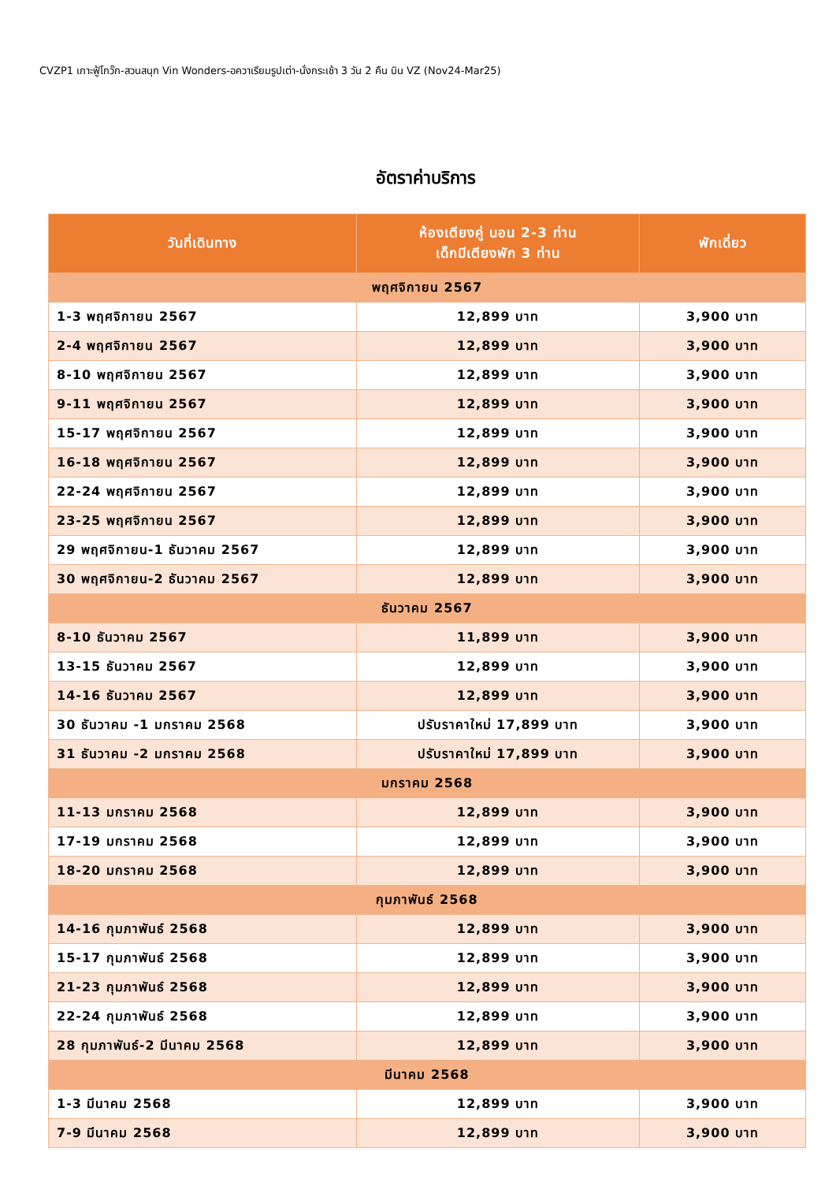CVZP1 เกาะฟู้โกว๊ก-สวนสนุก Vin Wonders-อควาเรียมรูปเต่า-นั่งกระเช้า 3 วัน 2 คืน บิน VZ (Nov24-Mar25)
อัตราค่าบริการ
| วันที่เดินทาง | ห้องเตียงคู่ นอน 2-3 ท่าน เด็กมีเตียงพัก 3 ท่าน | พักเดี่ยว |
| --- | --- | --- |
| พฤศจิกายน 2567 | | |
| 1-3 พฤศจิกายน 2567 | 12,899 บาท | 3,900 บาท |
| 2-4 พฤศจิกายน 2567 | 12,899 บาท | 3,900 บาท |
| 8-10 พฤศจิกายน 2567 | 12,899 บาท | 3,900 บาท |
| 9-11 พฤศจิกายน 2567 | 12,899 บาท | 3,900 บาท |
| 15-17 พฤศจิกายน 2567 | 12,899 บาท | 3,900 บาท |
| 16-18 พฤศจิกายน 2567 | 12,899 บาท | 3,900 บาท |
| 22-24 พฤศจิกายน 2567 | 12,899 บาท | 3,900 บาท |
| 23-25 พฤศจิกายน 2567 | 12,899 บาท | 3,900 บาท |
| 29 พฤศจิกายน-1 ธันวาคม 2567 | 12,899 บาท | 3,900 บาท |
| 30 พฤศจิกายน-2 ธันวาคม 2567 | 12,899 บาท | 3,900 บาท |
| ธันวาคม 2567 | | |
| 8-10 ธันวาคม 2567 | 11,899 บาท | 3,900 บาท |
| 13-15 ธันวาคม 2567 | 12,899 บาท | 3,900 บาท |
| 14-16 ธันวาคม 2567 | 12,899 บาท | 3,900 บาท |
| 30 ธันวาคม -1 มกราคม 2568 | ปรับราคาใหม่ 17,899 บาท | 3,900 บาท |
| 31 ธันวาคม -2 มกราคม 2568 | ปรับราคาใหม่ 17,899 บาท | 3,900 บาท |
| มกราคม 2568 | | |
| 11-13 มกราคม 2568 | 12,899 บาท | 3,900 บาท |
| 17-19 มกราคม 2568 | 12,899 บาท | 3,900 บาท |
| 18-20 มกราคม 2568 | 12,899 บาท | 3,900 บาท |
| กุมภาพันธ์ 2568 | | |
| 14-16 กุมภาพันธ์ 2568 | 12,899 บาท | 3,900 บาท |
| 15-17 กุมภาพันธ์ 2568 | 12,899 บาท | 3,900 บาท |
| 21-23 กุมภาพันธ์ 2568 | 12,899 บาท | 3,900 บาท |
| 22-24 กุมภาพันธ์ 2568 | 12,899 บาท | 3,900 บาท |
| 28 กุมภาพันธ์-2 มีนาคม 2568 | 12,899 บาท | 3,900 บาท |
| มีนาคม 2568 | | |
| 1-3 มีนาคม 2568 | 12,899 บาท | 3,900 บาท |
| 7-9 มีนาคม 2568 | 12,899 บาท | 3,900 บาท |